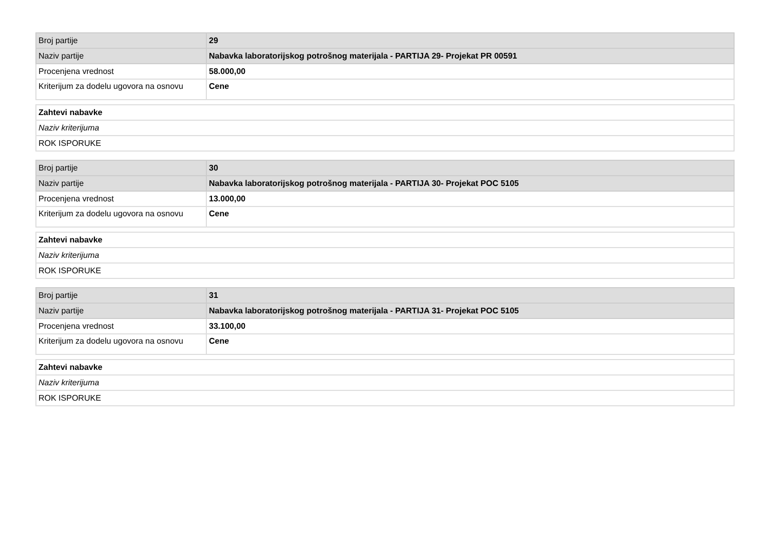| Broj partije | 29 |
| Naziv partije | Nabavka laboratorijskog potrošnog materijala - PARTIJA 29- Projekat PR 00591 |
| Procenjena vrednost | 58.000,00 |
| Kriterijum za dodelu ugovora na osnovu | Cene |
| Zahtevi nabavke |
| Naziv kriterijuma |
| ROK ISPORUKE |
| Broj partije | 30 |
| Naziv partije | Nabavka laboratorijskog potrošnog materijala - PARTIJA 30- Projekat POC 5105 |
| Procenjena vrednost | 13.000,00 |
| Kriterijum za dodelu ugovora na osnovu | Cene |
| Zahtevi nabavke |
| Naziv kriterijuma |
| ROK ISPORUKE |
| Broj partije | 31 |
| Naziv partije | Nabavka laboratorijskog potrošnog materijala - PARTIJA 31- Projekat POC 5105 |
| Procenjena vrednost | 33.100,00 |
| Kriterijum za dodelu ugovora na osnovu | Cene |
| Zahtevi nabavke |
| Naziv kriterijuma |
| ROK ISPORUKE |